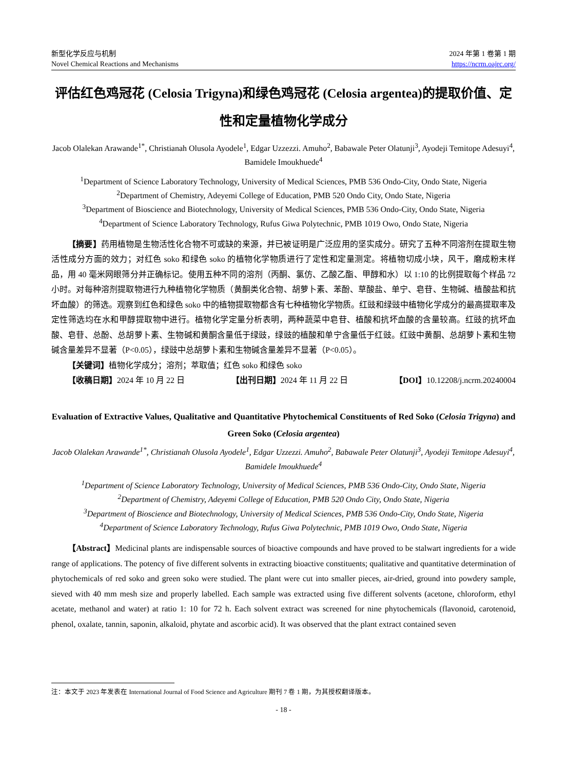新型化学反应与机制
Novel Chemical Reactions and Mechanisms
2024 年第 1 卷第 1 期
https://ncrm.oajrc.org/
评估红色鸡冠花 (Celosia Trigyna)和绿色鸡冠花 (Celosia argentea)的提取价值、定性和定量植物化学成分
Jacob Olalekan Arawande<sup>1*</sup>, Christianah Olusola Ayodele<sup>1</sup>, Edgar Uzzezzi. Amuho<sup>2</sup>, Babawale Peter Olatunji<sup>3</sup>, Ayodeji Temitope Adesuyi<sup>4</sup>, Bamidele Imoukhuede<sup>4</sup>
<sup>1</sup> Department of Science Laboratory Technology, University of Medical Sciences, PMB 536 Ondo-City, Ondo State, Nigeria
<sup>2</sup> Department of Chemistry, Adeyemi College of Education, PMB 520 Ondo City, Ondo State, Nigeria
<sup>3</sup> Department of Bioscience and Biotechnology, University of Medical Sciences, PMB 536 Ondo-City, Ondo State, Nigeria
<sup>4</sup> Department of Science Laboratory Technology, Rufus Giwa Polytechnic, PMB 1019 Owo, Ondo State, Nigeria
【摘要】药用植物是生物活性化合物不可或缺的来源，并已被证明是广泛应用的坚实成分。研究了五种不同溶剂在提取生物活性成分方面的效力；对红色 soko 和绿色 soko 的植物化学物质进行了定性和定量测定。将植物切成小块，风干，磨成粉末样品，用 40 毫米网眼筛分并正确标记。使用五种不同的溶剂（丙酮、氯仿、乙酸乙酯、甲醇和水）以 1:10 的比例提取每个样品 72 小时。对每种溶剂提取物进行九种植物化学物质（黄酮类化合物、胡萝卜素、苯酚、草酸盐、单宁、皂苷、生物碱、植酸盐和抗坏血酸）的筛选。观察到红色和绿色 soko 中的植物提取物都含有七种植物化学物质。红豉和绿豉中植物化学成分的最高提取率及定性筛选均在水和甲醇提取物中进行。植物化学定量分析表明，两种蔬菜中皂苷、植酸和抗坏血酸的含量较高。红豉的抗坏血酸、皂苷、总酚、总胡萝卜素、生物碱和黄酮含量低于绿豉，绿豉的植酸和单宁含量低于红豉。红豉中黄酮、总胡萝卜素和生物碱含量差异不显著（P<0.05），绿豉中总胡萝卜素和生物碱含量差异不显著（P<0.05）。
【关键词】植物化学成分；溶剂；萃取值；红色 soko 和绿色 soko
【收稿日期】2024 年 10 月 22 日 【出刊日期】2024 年 11 月 22 日 【DOI】10.12208/j.ncrm.20240004
Evaluation of Extractive Values, Qualitative and Quantitative Phytochemical Constituents of Red Soko (Celosia Trigyna) and Green Soko (Celosia argentea)
Jacob Olalekan Arawande<sup>1*</sup>, Christianah Olusola Ayodele<sup>1</sup>, Edgar Uzzezzi. Amuho<sup>2</sup>, Babawale Peter Olatunji<sup>3</sup>, Ayodeji Temitope Adesuyi<sup>4</sup>, Bamidele Imoukhuede<sup>4</sup>
<sup>1</sup> Department of Science Laboratory Technology, University of Medical Sciences, PMB 536 Ondo-City, Ondo State, Nigeria
<sup>2</sup> Department of Chemistry, Adeyemi College of Education, PMB 520 Ondo City, Ondo State, Nigeria
<sup>3</sup> Department of Bioscience and Biotechnology, University of Medical Sciences, PMB 536 Ondo-City, Ondo State, Nigeria
<sup>4</sup> Department of Science Laboratory Technology, Rufus Giwa Polytechnic, PMB 1019 Owo, Ondo State, Nigeria
【Abstract】Medicinal plants are indispensable sources of bioactive compounds and have proved to be stalwart ingredients for a wide range of applications. The potency of five different solvents in extracting bioactive constituents; qualitative and quantitative determination of phytochemicals of red soko and green soko were studied. The plant were cut into smaller pieces, air-dried, ground into powdery sample, sieved with 40 mm mesh size and properly labelled. Each sample was extracted using five different solvents (acetone, chloroform, ethyl acetate, methanol and water) at ratio 1: 10 for 72 h. Each solvent extract was screened for nine phytochemicals (flavonoid, carotenoid, phenol, oxalate, tannin, saponin, alkaloid, phytate and ascorbic acid). It was observed that the plant extract contained seven
注：本文于 2023 年发表在 International Journal of Food Science and Agriculture 期刊 7 卷 1 期，为其授权翻译版本。
- 18 -